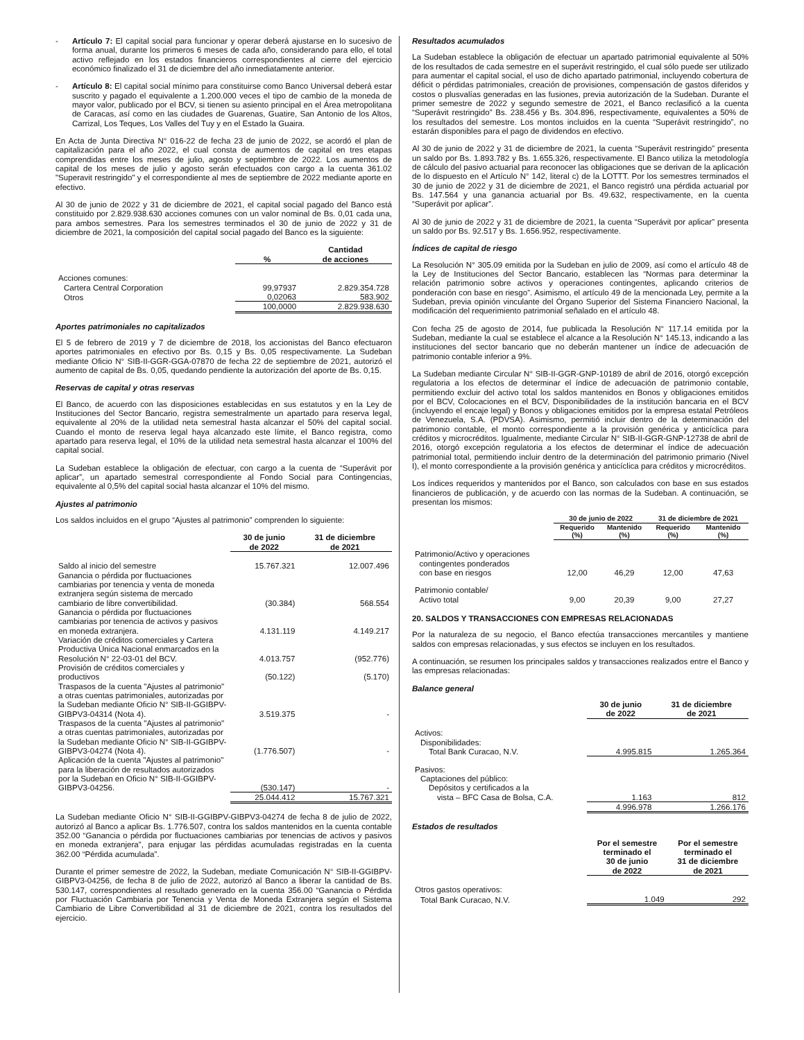- Artículo 7: El capital social para funcionar y operar deberá ajustarse en lo sucesivo de forma anual, durante los primeros 6 meses de cada año, considerando para ello, el total activo reflejado en los estados financieros correspondientes al cierre del ejercicio económico finalizado el 31 de diciembre del año inmediatamente anterior.
- Artículo 8: El capital social mínimo para constituirse como Banco Universal deberá estar suscrito y pagado el equivalente a 1.200.000 veces el tipo de cambio de la moneda de mayor valor, publicado por el BCV, si tienen su asiento principal en el Área metropolitana de Caracas, así como en las ciudades de Guarenas, Guatire, San Antonio de los Altos, Carrizal, Los Teques, Los Valles del Tuy y en el Estado la Guaira.
En Acta de Junta Directiva N° 016-22 de fecha 23 de junio de 2022, se acordó el plan de capitalización para el año 2022, el cual consta de aumentos de capital en tres etapas comprendidas entre los meses de julio, agosto y septiembre de 2022. Los aumentos de capital de los meses de julio y agosto serán efectuados con cargo a la cuenta 361.02 "Superavit restringido" y el correspondiente al mes de septiembre de 2022 mediante aporte en efectivo.
Al 30 de junio de 2022 y 31 de diciembre de 2021, el capital social pagado del Banco está constituido por 2.829.938.630 acciones comunes con un valor nominal de Bs. 0,01 cada una, para ambos semestres. Para los semestres terminados el 30 de junio de 2022 y 31 de diciembre de 2021, la composición del capital social pagado del Banco es la siguiente:
| | % | Cantidad de acciones |
| --- | --- | --- |
| Acciones comunes: | | |
| Cartera Central Corporation | 99,97937 | 2.829.354.728 |
| Otros | 0,02063 | 583.902 |
| | 100,0000 | 2.829.938.630 |
Aportes patrimoniales no capitalizados
El 5 de febrero de 2019 y 7 de diciembre de 2018, los accionistas del Banco efectuaron aportes patrimoniales en efectivo por Bs. 0,15 y Bs. 0,05 respectivamente. La Sudeban mediante Oficio N° SIB-II-GGR-GGA-07870 de fecha 22 de septiembre de 2021, autorizó el aumento de capital de Bs. 0,05, quedando pendiente la autorización del aporte de Bs. 0,15.
Reservas de capital y otras reservas
El Banco, de acuerdo con las disposiciones establecidas en sus estatutos y en la Ley de Instituciones del Sector Bancario, registra semestralmente un apartado para reserva legal, equivalente al 20% de la utilidad neta semestral hasta alcanzar el 50% del capital social. Cuando el monto de reserva legal haya alcanzado este límite, el Banco registra, como apartado para reserva legal, el 10% de la utilidad neta semestral hasta alcanzar el 100% del capital social.
La Sudeban establece la obligación de efectuar, con cargo a la cuenta de “Superávit por aplicar”, un apartado semestral correspondiente al Fondo Social para Contingencias, equivalente al 0,5% del capital social hasta alcanzar el 10% del mismo.
Ajustes al patrimonio
Los saldos incluidos en el grupo “Ajustes al patrimonio” comprenden lo siguiente:
| | 30 de junio de 2022 | 31 de diciembre de 2021 |
| --- | --- | --- |
| Saldo al inicio del semestre | 15.767.321 | 12.007.496 |
| Ganancia o pérdida por fluctuaciones cambiarias por tenencia y venta de moneda extranjera según sistema de mercado cambiario de libre convertibilidad. | (30.384) | 568.554 |
| Ganancia o pérdida por fluctuaciones cambiarias por tenencia de activos y pasivos en moneda extranjera. | 4.131.119 | 4.149.217 |
| Variación de créditos comerciales y Cartera Productiva Única Nacional enmarcados en la Resolución N° 22-03-01 del BCV. | 4.013.757 | (952.776) |
| Provisión de créditos comerciales y productivos | (50.122) | (5.170) |
| Traspasos de la cuenta "Ajustes al patrimonio" a otras cuentas patrimoniales, autorizadas por la Sudeban mediante Oficio N° SIB-II-GGIBPV-GIBPV3-04314 (Nota 4). | 3.519.375 | - |
| Traspasos de la cuenta "Ajustes al patrimonio" a otras cuentas patrimoniales, autorizadas por la Sudeban mediante Oficio N° SIB-II-GGIBPV-GIBPV3-04274 (Nota 4). | (1.776.507) | - |
| Aplicación de la cuenta "Ajustes al patrimonio" para la liberación de resultados autorizados por la Sudeban en Oficio N° SIB-II-GGIBPV-GIBPV3-04256. | (530.147) | - |
| | 25.044.412 | 15.767.321 |
La Sudeban mediante Oficio N° SIB-II-GGIBPV-GIBPV3-04274 de fecha 8 de julio de 2022, autorizó al Banco a aplicar Bs. 1.776.507, contra los saldos mantenidos en la cuenta contable 352.00 “Ganancia o pérdida por fluctuaciones cambiarias por tenencias de activos y pasivos en moneda extranjera”, para enjugar las pérdidas acumuladas registradas en la cuenta 362.00 “Pérdida acumulada”.
Durante el primer semestre de 2022, la Sudeban, mediate Comunicación N° SIB-II-GGIBPV-GIBPV3-04256, de fecha 8 de julio de 2022, autorizó al Banco a liberar la cantidad de Bs. 530.147, correspondientes al resultado generado en la cuenta 356.00 “Ganancia o Pérdida por Fluctuación Cambiaria por Tenencia y Venta de Moneda Extranjera según el Sistema Cambiario de Libre Convertibilidad al 31 de diciembre de 2021, contra los resultados del ejercicio.
Resultados acumulados
La Sudeban establece la obligación de efectuar un apartado patrimonial equivalente al 50% de los resultados de cada semestre en el superávit restringido, el cual sólo puede ser utilizado para aumentar el capital social, el uso de dicho apartado patrimonial, incluyendo cobertura de déficit o pérdidas patrimoniales, creación de provisiones, compensación de gastos diferidos y costos o plusvalías generadas en las fusiones, previa autorización de la Sudeban. Durante el primer semestre de 2022 y segundo semestre de 2021, el Banco reclasificó a la cuenta “Superávit restringido” Bs. 238.456 y Bs. 304.896, respectivamente, equivalentes a 50% de los resultados del semestre. Los montos incluidos en la cuenta “Superávit restringido”, no estarán disponibles para el pago de dividendos en efectivo.
Al 30 de junio de 2022 y 31 de diciembre de 2021, la cuenta “Superávit restringido” presenta un saldo por Bs. 1.893.782 y Bs. 1.655.326, respectivamente. El Banco utiliza la metodología de cálculo del pasivo actuarial para reconocer las obligaciones que se derivan de la aplicación de lo dispuesto en el Artículo N° 142, literal c) de la LOTTT. Por los semestres terminados el 30 de junio de 2022 y 31 de diciembre de 2021, el Banco registró una pérdida actuarial por Bs. 147.564 y una ganancia actuarial por Bs. 49.632, respectivamente, en la cuenta “Superávit por aplicar”.
Al 30 de junio de 2022 y 31 de diciembre de 2021, la cuenta “Superávit por aplicar” presenta un saldo por Bs. 92.517 y Bs. 1.656.952, respectivamente.
Índices de capital de riesgo
La Resolución N° 305.09 emitida por la Sudeban en julio de 2009, así como el artículo 48 de la Ley de Instituciones del Sector Bancario, establecen las “Normas para determinar la relación patrimonio sobre activos y operaciones contingentes, aplicando criterios de ponderación con base en riesgo”. Asimismo, el artículo 49 de la mencionada Ley, permite a la Sudeban, previa opinión vinculante del Órgano Superior del Sistema Financiero Nacional, la modificación del requerimiento patrimonial señalado en el artículo 48.
Con fecha 25 de agosto de 2014, fue publicada la Resolución N° 117.14 emitida por la Sudeban, mediante la cual se establece el alcance a la Resolución N° 145.13, indicando a las instituciones del sector bancario que no deberán mantener un índice de adecuación de patrimonio contable inferior a 9%.
La Sudeban mediante Circular N° SIB-II-GGR-GNP-10189 de abril de 2016, otorgó excepción regulatoria a los efectos de determinar el índice de adecuación de patrimonio contable, permitiendo excluir del activo total los saldos mantenidos en Bonos y obligaciones emitidos por el BCV, Colocaciones en el BCV, Disponibilidades de la institución bancaria en el BCV (incluyendo el encaje legal) y Bonos y obligaciones emitidos por la empresa estatal Petróleos de Venezuela, S.A. (PDVSA). Asimismo, permitió incluir dentro de la determinación del patrimonio contable, el monto correspondiente a la provisión genérica y anticíclica para créditos y microcréditos. Igualmente, mediante Circular N° SIB-II-GGR-GNP-12738 de abril de 2016, otorgó excepción regulatoria a los efectos de determinar el índice de adecuación patrimonial total, permitiendo incluir dentro de la determinación del patrimonio primario (Nivel I), el monto correspondiente a la provisión genérica y anticíclica para créditos y microcréditos.
Los índices requeridos y mantenidos por el Banco, son calculados con base en sus estados financieros de publicación, y de acuerdo con las normas de la Sudeban. A continuación, se presentan los mismos:
| | 30 de junio de 2022 | | 31 de diciembre de 2021 | |
| --- | --- | --- | --- | --- |
| | Requerido (%) | Mantenido (%) | Requerido (%) | Mantenido (%) |
| Patrimonio/Activo y operaciones contingentes ponderados con base en riesgos | 12,00 | 46,29 | 12,00 | 47,63 |
| Patrimonio contable/ Activo total | 9,00 | 20,39 | 9,00 | 27,27 |
20. SALDOS Y TRANSACCIONES CON EMPRESAS RELACIONADAS
Por la naturaleza de su negocio, el Banco efectúa transacciones mercantiles y mantiene saldos con empresas relacionadas, y sus efectos se incluyen en los resultados.
A continuación, se resumen los principales saldos y transacciones realizados entre el Banco y las empresas relacionadas:
Balance general
| | 30 de junio de 2022 | 31 de diciembre de 2021 |
| --- | --- | --- |
| Activos: | | |
| Disponibilidades: | | |
| Total Bank Curacao, N.V. | 4.995.815 | 1.265.364 |
| Pasivos: | | |
| Captaciones del público: | | |
| Depósitos y certificados a la | | |
| vista – BFC Casa de Bolsa, C.A. | 1.163 | 812 |
| | 4.996.978 | 1.266.176 |
Estados de resultados
| | Por el semestre terminado el 30 de junio de 2022 | Por el semestre terminado el 31 de diciembre de 2021 |
| --- | --- | --- |
| Otros gastos operativos: | | |
| Total Bank Curacao, N.V. | 1.049 | 292 |